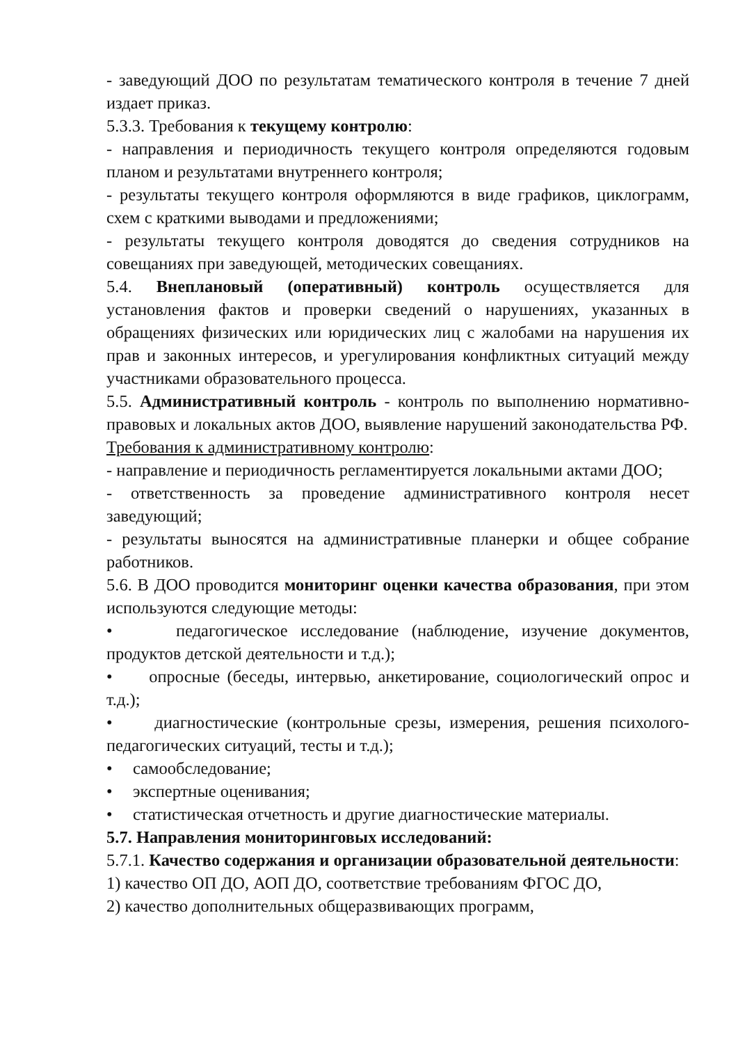- заведующий ДОО по результатам тематического контроля в течение 7 дней издает приказ.
5.3.3. Требования к текущему контролю:
- направления и периодичность текущего контроля определяются годовым планом и результатами внутреннего контроля;
- результаты текущего контроля оформляются в виде графиков, циклограмм, схем с краткими выводами и предложениями;
- результаты текущего контроля доводятся до сведения сотрудников на совещаниях при заведующей, методических совещаниях.
5.4. Внеплановый (оперативный) контроль осуществляется для установления фактов и проверки сведений о нарушениях, указанных в обращениях физических или юридических лиц с жалобами на нарушения их прав и законных интересов, и урегулирования конфликтных ситуаций между участниками образовательного процесса.
5.5. Административный контроль - контроль по выполнению нормативно-правовых и локальных актов ДОО, выявление нарушений законодательства РФ.
Требования к административному контролю:
- направление и периодичность регламентируется локальными актами ДОО;
- ответственность за проведение административного контроля несет заведующий;
- результаты выносятся на административные планерки и общее собрание работников.
5.6. В ДОО проводится мониторинг оценки качества образования, при этом используются следующие методы:
• педагогическое исследование (наблюдение, изучение документов, продуктов детской деятельности и т.д.);
• опросные (беседы, интервью, анкетирование, социологический опрос и т.д.);
• диагностические (контрольные срезы, измерения, решения психолого-педагогических ситуаций, тесты и т.д.);
• самообследование;
• экспертные оценивания;
• статистическая отчетность и другие диагностические материалы.
5.7. Направления мониторинговых исследований:
5.7.1. Качество содержания и организации образовательной деятельности:
1) качество ОП ДО, АОП ДО, соответствие требованиям ФГОС ДО,
2) качество дополнительных общеразвивающих программ,